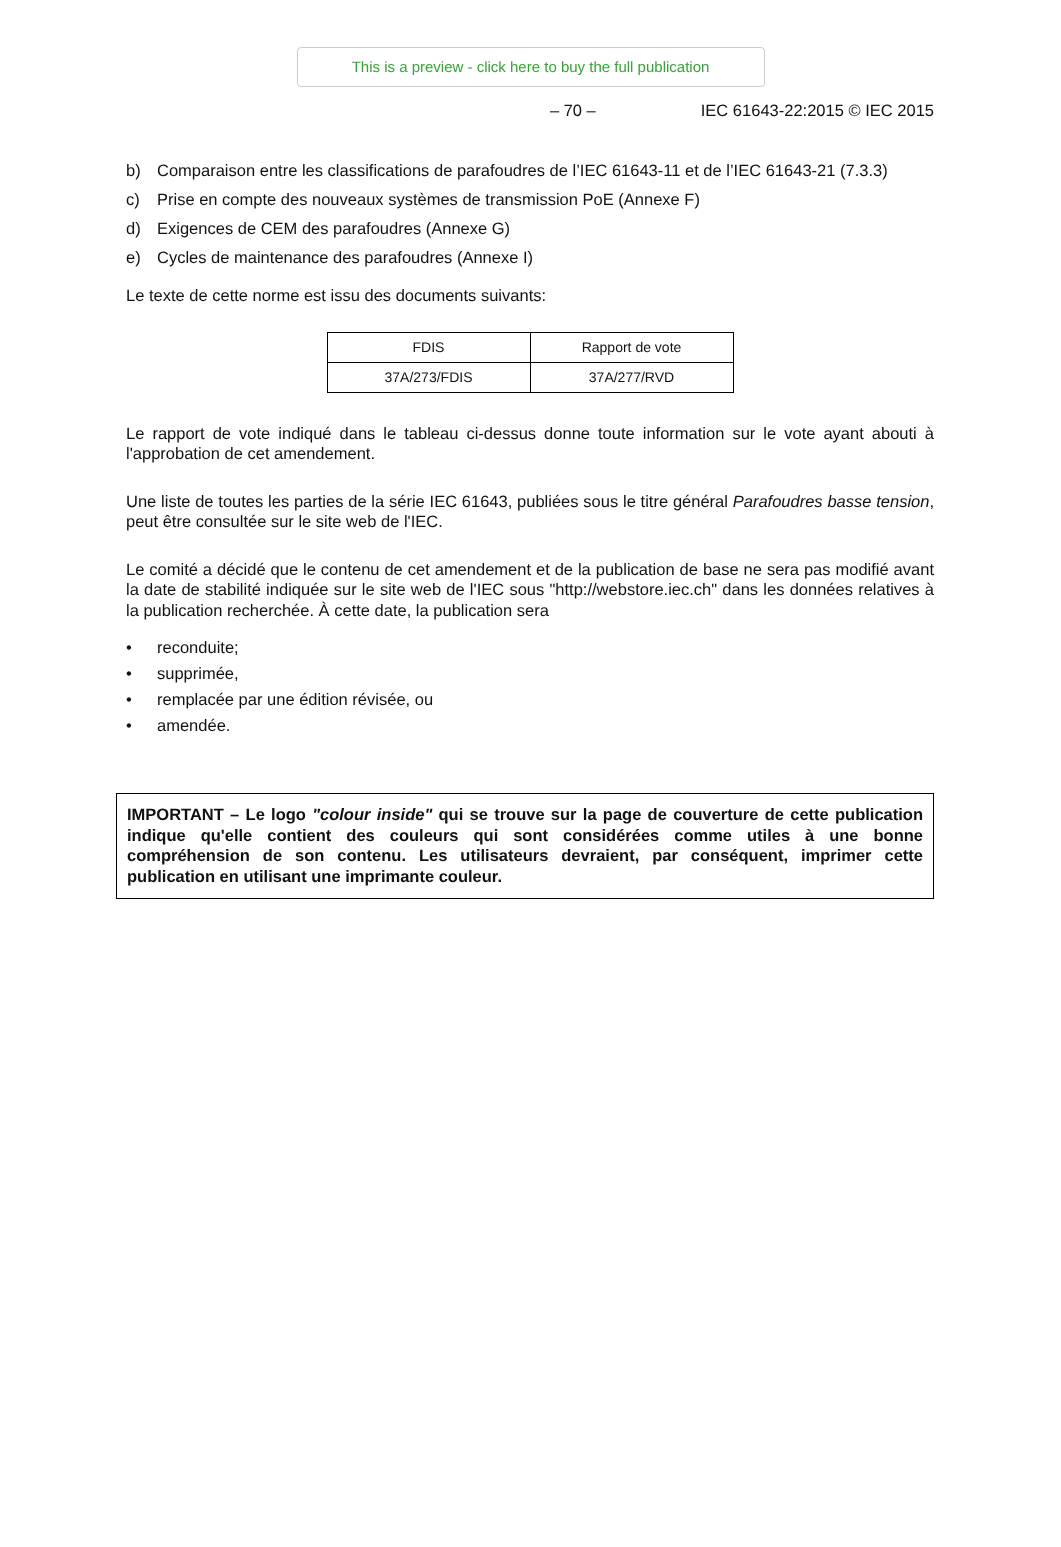This is a preview - click here to buy the full publication
– 70 – IEC 61643-22:2015 © IEC 2015
b) Comparaison entre les classifications de parafoudres de l’IEC 61643-11 et de l’IEC 61643-21 (7.3.3)
c) Prise en compte des nouveaux systèmes de transmission PoE (Annexe F)
d) Exigences de CEM des parafoudres (Annexe G)
e) Cycles de maintenance des parafoudres (Annexe I)
Le texte de cette norme est issu des documents suivants:
| FDIS | Rapport de vote |
| 37A/273/FDIS | 37A/277/RVD |
Le rapport de vote indiqué dans le tableau ci-dessus donne toute information sur le vote ayant abouti à l'approbation de cet amendement.
Une liste de toutes les parties de la série IEC 61643, publiées sous le titre général Parafoudres basse tension, peut être consultée sur le site web de l'IEC.
Le comité a décidé que le contenu de cet amendement et de la publication de base ne sera pas modifié avant la date de stabilité indiquée sur le site web de l'IEC sous "http://webstore.iec.ch" dans les données relatives à la publication recherchée. À cette date, la publication sera
• reconduite;
• supprimée,
• remplacée par une édition révisée, ou
• amendée.
IMPORTANT – Le logo "colour inside" qui se trouve sur la page de couverture de cette publication indique qu'elle contient des couleurs qui sont considérées comme utiles à une bonne compréhension de son contenu. Les utilisateurs devraient, par conséquent, imprimer cette publication en utilisant une imprimante couleur.